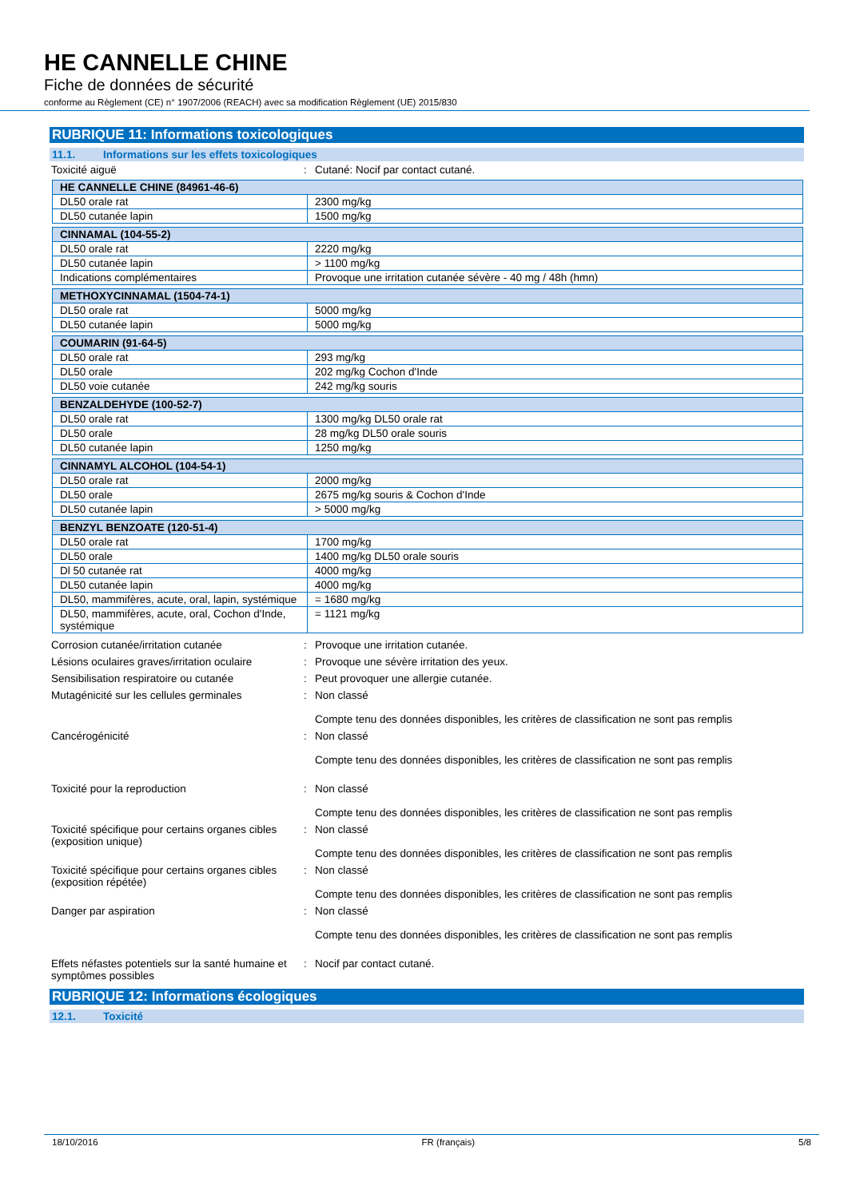HE CANNELLE CHINE
Fiche de données de sécurité
conforme au Règlement (CE) n° 1907/2006 (REACH) avec sa modification Règlement (UE) 2015/830
RUBRIQUE 11: Informations toxicologiques
11.1. Informations sur les effets toxicologiques
Toxicité aiguë : Cutané: Nocif par contact cutané.
| HE CANNELLE CHINE (84961-46-6) | |
| --- | --- |
| DL50 orale rat | 2300 mg/kg |
| DL50 cutanée lapin | 1500 mg/kg |
| CINNAMAL (104-55-2) | |
| --- | --- |
| DL50 orale rat | 2220 mg/kg |
| DL50 cutanée lapin | > 1100 mg/kg |
| Indications complémentaires | Provoque une irritation cutanée sévère - 40 mg / 48h (hmn) |
| METHOXYCINNAMAL (1504-74-1) | |
| --- | --- |
| DL50 orale rat | 5000 mg/kg |
| DL50 cutanée lapin | 5000 mg/kg |
| COUMARIN (91-64-5) | |
| --- | --- |
| DL50 orale rat | 293 mg/kg |
| DL50 orale | 202 mg/kg Cochon d'Inde |
| DL50 voie cutanée | 242 mg/kg souris |
| BENZALDEHYDE (100-52-7) | |
| --- | --- |
| DL50 orale rat | 1300 mg/kg DL50 orale rat |
| DL50 orale | 28 mg/kg DL50 orale souris |
| DL50 cutanée lapin | 1250 mg/kg |
| CINNAMYL ALCOHOL (104-54-1) | |
| --- | --- |
| DL50 orale rat | 2000 mg/kg |
| DL50 orale | 2675 mg/kg souris & Cochon d'Inde |
| DL50 cutanée lapin | > 5000 mg/kg |
| BENZYL BENZOATE (120-51-4) | |
| --- | --- |
| DL50 orale rat | 1700 mg/kg |
| DL50 orale | 1400 mg/kg DL50 orale souris |
| Dl 50 cutanée rat | 4000 mg/kg |
| DL50 cutanée lapin | 4000 mg/kg |
| DL50, mammifères, acute, oral, lapin, systémique | = 1680 mg/kg |
| DL50, mammifères, acute, oral, Cochon d'Inde, systémique | = 1121 mg/kg |
Corrosion cutanée/irritation cutanée : Provoque une irritation cutanée.
Lésions oculaires graves/irritation oculaire
: Provoque une sévère irritation des yeux.
Sensibilisation respiratoire ou cutanée : Peut provoquer une allergie cutanée.
Mutagénicité sur les cellules germinales
: Non classé
Compte tenu des données disponibles, les critères de classification ne sont pas remplis
Cancérogénicité : Non classé
Compte tenu des données disponibles, les critères de classification ne sont pas remplis
Toxicité pour la reproduction : Non classé
Compte tenu des données disponibles, les critères de classification ne sont pas remplis
Toxicité spécifique pour certains organes cibles (exposition unique)
: Non classé
Compte tenu des données disponibles, les critères de classification ne sont pas remplis
Toxicité spécifique pour certains organes cibles (exposition répétée)
: Non classé
Compte tenu des données disponibles, les critères de classification ne sont pas remplis
Danger par aspiration : Non classé
Compte tenu des données disponibles, les critères de classification ne sont pas remplis
Effets néfastes potentiels sur la santé humaine et symptômes possibles
: Nocif par contact cutané.
RUBRIQUE 12: Informations écologiques
12.1. Toxicité
18/10/2016 FR (français) 5/8